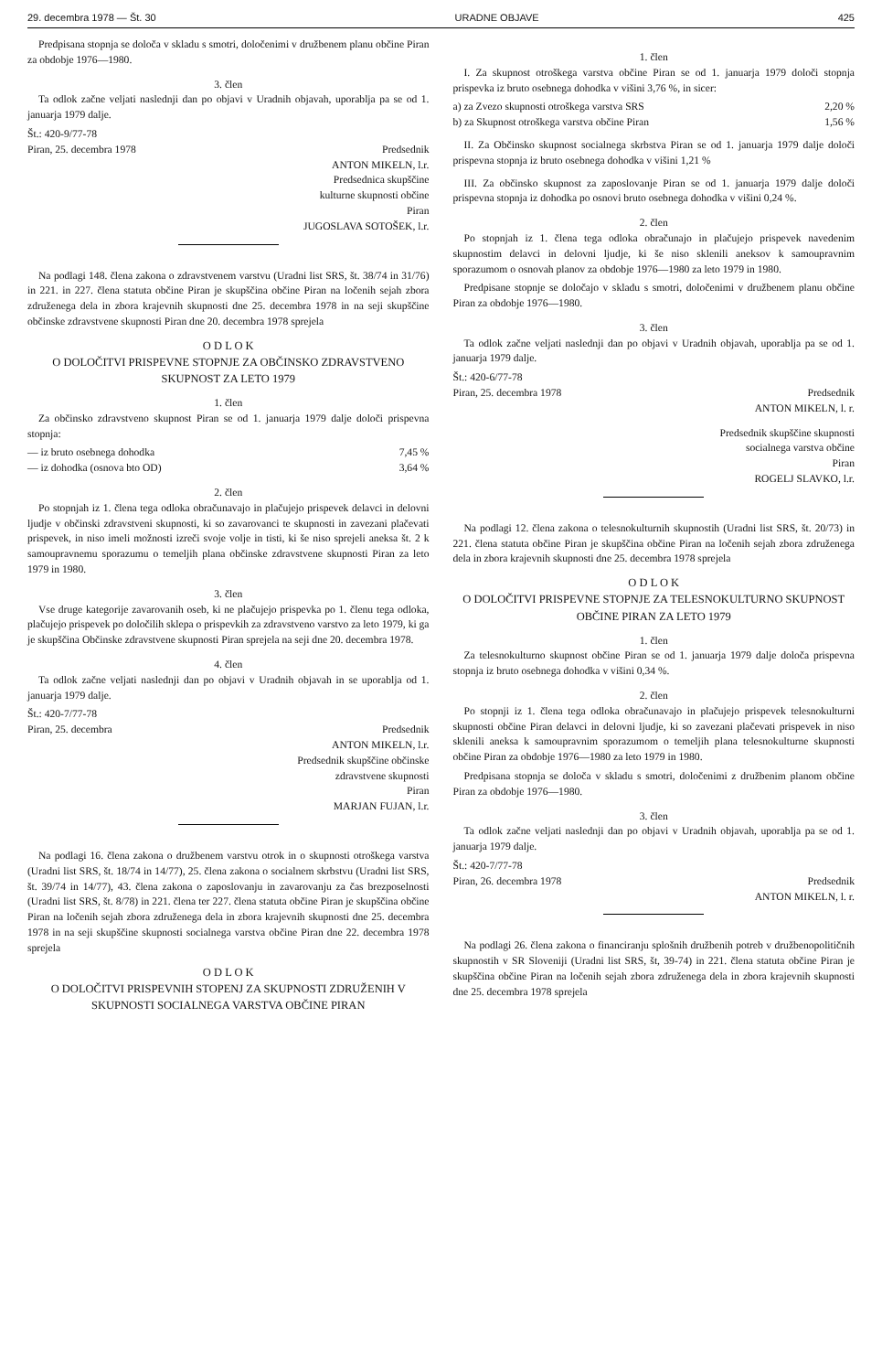29. decembra 1978 — Št. 30 URADNE OBJAVE 425
Predpisana stopnja se določa v skladu s smotri, določenimi v družbenem planu občine Piran za obdobje 1976—1980.
3. člen
Ta odlok začne veljati naslednji dan po objavi v Uradnih objavah, uporablja pa se od 1. januarja 1979 dalje.
Št.: 420-9/77-78
Piran, 25. decembra 1978 Predsednik
ANTON MIKELN, l.r.
Predsednica skupščine
kulturne skupnosti občine
Piran
JUGOSLAVA SOTOŠEK, l.r.
Na podlagi 148. člena zakona o zdravstvenem varstvu (Uradni list SRS, št. 38/74 in 31/76) in 221. in 227. člena statuta občine Piran je skupščina občine Piran na ločenih sejah zbora združenega dela in zbora krajevnih skupnosti dne 25. decembra 1978 in na seji skupščine občinske zdravstvene skupnosti Piran dne 20. decembra 1978 sprejela
O D L O K
O DOLOČITVI PRISPEVNE STOPNJE ZA OBČINSKO ZDRAVSTVENO SKUPNOST ZA LETO 1979
1. člen
Za občinsko zdravstveno skupnost Piran se od 1. januarja 1979 dalje določi prispevna stopnja:
— iz bruto osebnega dohodka 7,45 %
— iz dohodka (osnova bto OD) 3,64 %
2. člen
Po stopnjah iz 1. člena tega odloka obračunavajo in plačujejo prispevek delavci in delovni ljudje v občinski zdravstveni skupnosti, ki so zavarovanci te skupnosti in zavezani plačevati prispevek, in niso imeli možnosti izreči svoje volje in tisti, ki še niso sprejeli aneksa št. 2 k samoupravnemu sporazumu o temeljih plana občinske zdravstvene skupnosti Piran za leto 1979 in 1980.
3. člen
Vse druge kategorije zavarovanih oseb, ki ne plačujejo prispevka po 1. členu tega odloka, plačujejo prispevek po določilih sklepa o prispevkih za zdravstveno varstvo za leto 1979, ki ga je skupščina Občinske zdravstvene skupnosti Piran sprejela na seji dne 20. decembra 1978.
4. člen
Ta odlok začne veljati naslednji dan po objavi v Uradnih objavah in se uporablja od 1. januarja 1979 dalje.
Št.: 420-7/77-78
Piran, 25. decembra Predsednik
ANTON MIKELN, l.r.
Predsednik skupščine občinske
zdravstvene skupnosti
Piran
MARJAN FUJAN, l.r.
Na podlagi 16. člena zakona o družbenem varstvu otrok in o skupnosti otroškega varstva (Uradni list SRS, št. 18/74 in 14/77), 25. člena zakona o socialnem skrbstvu (Uradni list SRS, št. 39/74 in 14/77), 43. člena zakona o zaposlovanju in zavarovanju za čas brezposelnosti (Uradni list SRS, št. 8/78) in 221. člena ter 227. člena statuta občine Piran je skupščina občine Piran na ločenih sejah zbora združenega dela in zbora krajevnih skupnosti dne 25. decembra 1978 in na seji skupščine skupnosti socialnega varstva občine Piran dne 22. decembra 1978 sprejela
O D L O K
O DOLOČITVI PRISPEVNIH STOPENJ ZA SKUPNOSTI ZDRUŽENIH V SKUPNOSTI SOCIALNEGA VARSTVA OBČINE PIRAN
1. člen
I. Za skupnost otroškega varstva občine Piran se od 1. januarja 1979 določi stopnja prispevka iz bruto osebnega dohodka v višini 3,76 %, in sicer:
a) za Zvezo skupnosti otroškega varstva SRS 2,20 %
b) za Skupnost otroškega varstva občine Piran 1,56 %
II. Za Občinsko skupnost socialnega skrbstva Piran se od 1. januarja 1979 dalje določi prispevna stopnja iz bruto osebnega dohodka v višini 1,21 %
III. Za občinsko skupnost za zaposlovanje Piran se od 1. januarja 1979 dalje določi prispevna stopnja iz dohodka po osnovi bruto osebnega dohodka v višini 0,24 %.
2. člen
Po stopnjah iz 1. člena tega odloka obračunajo in plačujejo prispevek navedenim skupnostim delavci in delovni ljudje, ki še niso sklenili aneksov k samoupravnim sporazumom o osnovah planov za obdobje 1976—1980 za leto 1979 in 1980.
Predpisane stopnje se določajo v skladu s smotri, določenimi v družbenem planu občine Piran za obdobje 1976—1980.
3. člen
Ta odlok začne veljati naslednji dan po objavi v Uradnih objavah, uporablja pa se od 1. januarja 1979 dalje.
Št.: 420-6/77-78
Piran, 25. decembra 1978 Predsednik
ANTON MIKELN, l. r.
Predsednik skupščine skupnosti
socialnega varstva občine
Piran
ROGELJ SLAVKO, l.r.
Na podlagi 12. člena zakona o telesnokulturnih skupnostih (Uradni list SRS, št. 20/73) in 221. člena statuta občine Piran je skupščina občine Piran na ločenih sejah zbora združenega dela in zbora krajevnih skupnosti dne 25. decembra 1978 sprejela
O D L O K
O DOLOČITVI PRISPEVNE STOPNJE ZA TELESNOKULTURNO SKUPNOST OBČINE PIRAN ZA LETO 1979
1. člen
Za telesnokulturno skupnost občine Piran se od 1. januarja 1979 dalje določa prispevna stopnja iz bruto osebnega dohodka v višini 0,34 %.
2. člen
Po stopnji iz 1. člena tega odloka obračunavajo in plačujejo prispevek telesnokulturni skupnosti občine Piran delavci in delovni ljudje, ki so zavezani plačevati prispevek in niso sklenili aneksa k samoupravnim sporazumom o temeljih plana telesnokulturne skupnosti občine Piran za obdobje 1976—1980 za leto 1979 in 1980.
Predpisana stopnja se določa v skladu s smotri, določenimi z družbenim planom občine Piran za obdobje 1976—1980.
3. člen
Ta odlok začne veljati naslednji dan po objavi v Uradnih objavah, uporablja pa se od 1. januarja 1979 dalje.
Št.: 420-7/77-78
Piran, 26. decembra 1978 Predsednik
ANTON MIKELN, l. r.
Na podlagi 26. člena zakona o financiranju splošnih družbenih potreb v družbenopolitičnih skupnostih v SR Sloveniji (Uradni list SRS, št, 39-74) in 221. člena statuta občine Piran je skupščina občine Piran na ločenih sejah zbora združenega dela in zbora krajevnih skupnosti dne 25. decembra 1978 sprejela